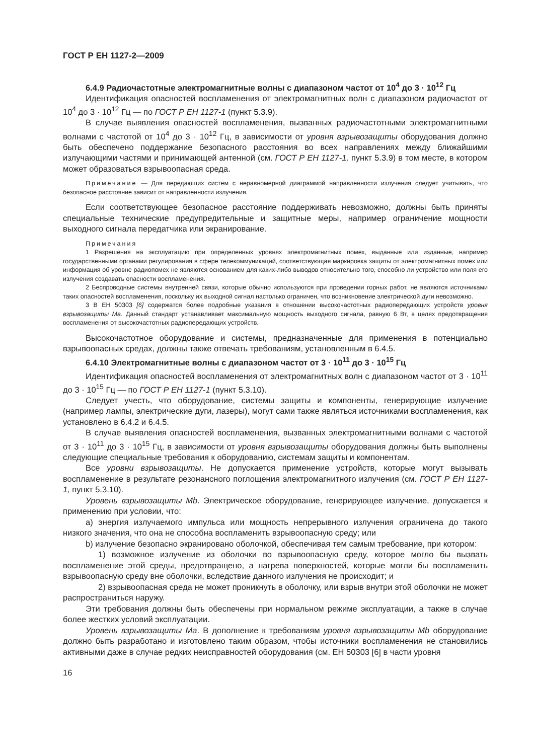ГОСТ Р ЕН 1127-2—2009
6.4.9 Радиочастотные электромагнитные волны с диапазоном частот от 10<sup>4</sup> до 3 · 10<sup>12</sup> Гц
Идентификация опасностей воспламенения от электромагнитных волн с диапазоном радиочастот от 10<sup>4</sup> до 3 · 10<sup>12</sup> Гц — по ГОСТ Р ЕН 1127-1 (пункт 5.3.9).
В случае выявления опасностей воспламенения, вызванных радиочастотными электромагнитными волнами с частотой от 10<sup>4</sup> до 3 · 10<sup>12</sup> Гц, в зависимости от уровня взрывозащиты оборудования должно быть обеспечено поддержание безопасного расстояния во всех направлениях между ближайшими излучающими частями и принимающей антенной (см. ГОСТ Р ЕН 1127-1, пункт 5.3.9) в том месте, в котором может образоваться взрывоопасная среда.
Примечание — Для передающих систем с неравномерной диаграммой направленности излучения следует учитывать, что безопасное расстояние зависит от направленности излучения.
Если соответствующее безопасное расстояние поддерживать невозможно, должны быть приняты специальные технические предупредительные и защитные меры, например ограничение мощности выходного сигнала передатчика или экранирование.
Примечания
1 Разрешения на эксплуатацию при определенных уровнях электромагнитных помех, выданные или изданные, например государственными органами регулирования в сфере телекоммуникаций, соответствующая маркировка защиты от электромагнитных помех или информация об уровне радиопомех не являются основанием для каких-либо выводов относительно того, способно ли устройство или поля его излучения создавать опасности воспламенения.
2 Беспроводные системы внутренней связи, которые обычно используются при проведении горных работ, не являются источниками таких опасностей воспламенения, поскольку их выходной сигнал настолько ограничен, что возникновение электрической дуги невозможно.
3 В ЕН 50303 [6] содержатся более подробные указания в отношении высокочастотных радиопередающих устройств уровня взрывозащиты Ма. Данный стандарт устанавливает максимальную мощность выходного сигнала, равную 6 Вт, в целях предотвращения воспламенения от высокочастотных радиопередающих устройств.
Высокочастотное оборудование и системы, предназначенные для применения в потенциально взрывоопасных средах, должны также отвечать требованиям, установленным в 6.4.5.
6.4.10 Электромагнитные волны с диапазоном частот от 3 · 10<sup>11</sup> до 3 · 10<sup>15</sup> Гц
Идентификация опасностей воспламенения от электромагнитных волн с диапазоном частот от 3 · 10<sup>11</sup> до 3 · 10<sup>15</sup> Гц — по ГОСТ Р ЕН 1127-1 (пункт 5.3.10).
Следует учесть, что оборудование, системы защиты и компоненты, генерирующие излучение (например лампы, электрические дуги, лазеры), могут сами также являться источниками воспламенения, как установлено в 6.4.2 и 6.4.5.
В случае выявления опасностей воспламенения, вызванных электромагнитными волнами с частотой от 3 · 10<sup>11</sup> до 3 · 10<sup>15</sup> Гц, в зависимости от уровня взрывозащиты оборудования должны быть выполнены следующие специальные требования к оборудованию, системам защиты и компонентам.
Все уровни взрывозащиты. Не допускается применение устройств, которые могут вызывать воспламенение в результате резонансного поглощения электромагнитного излучения (см. ГОСТ Р ЕН 1127-1, пункт 5.3.10).
Уровень взрывозащиты Mb. Электрическое оборудование, генерирующее излучение, допускается к применению при условии, что:
a) энергия излучаемого импульса или мощность непрерывного излучения ограничена до такого низкого значения, что она не способна воспламенить взрывоопасную среду; или
b) излучение безопасно экранировано оболочкой, обеспечивая тем самым требование, при котором:
1) возможное излучение из оболочки во взрывоопасную среду, которое могло бы вызвать воспламенение этой среды, предотвращено, а нагрева поверхностей, которые могли бы воспламенить взрывоопасную среду вне оболочки, вследствие данного излучения не происходит; и
2) взрывоопасная среда не может проникнуть в оболочку, или взрыв внутри этой оболочки не может распространиться наружу.
Эти требования должны быть обеспечены при нормальном режиме эксплуатации, а также в случае более жестких условий эксплуатации.
Уровень взрывозащиты Ма. В дополнение к требованиям уровня взрывозащиты Mb оборудование должно быть разработано и изготовлено таким образом, чтобы источники воспламенения не становились активными даже в случае редких неисправностей оборудования (см. ЕН 50303 [6] в части уровня
16